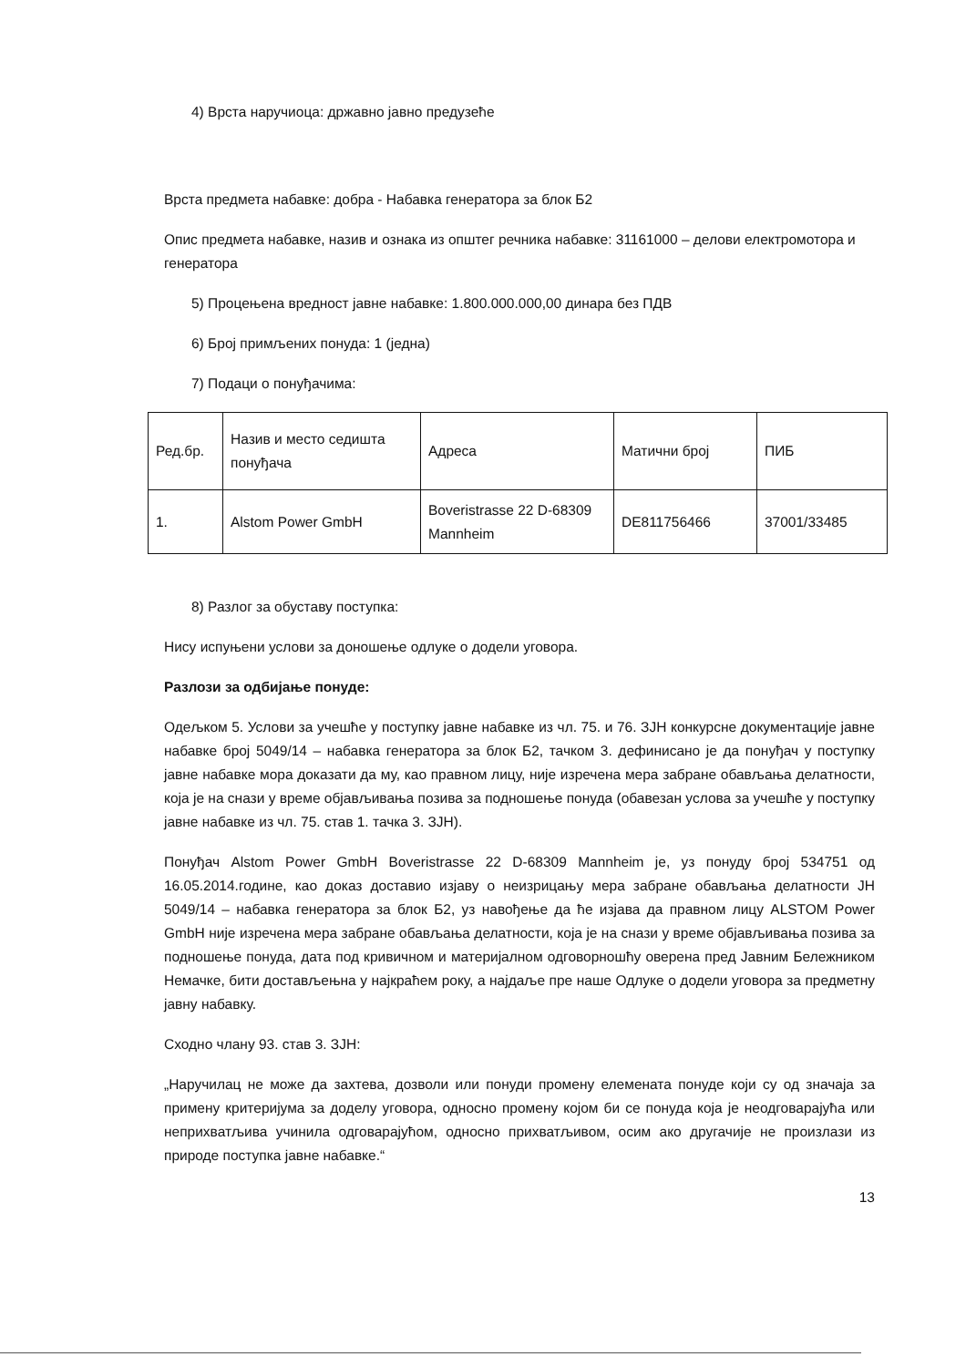4) Врста наручиоца: државно јавно предузеће
Врста предмета набавке: добра - Набавка генератора за блок Б2
Опис предмета набавке, назив и ознака из општег речника набавке: 31161000 – делови електромотора и генератора
5) Процењена вредност јавне набавке: 1.800.000.000,00 динара без ПДВ
6) Број примљених понуда: 1 (једна)
7) Подаци о понуђачима:
| Ред.бр. | Назив и место седишта понуђача | Адреса | Матични број | ПИБ |
| 1. | Alstom Power GmbH | Boveristrasse 22 D-68309 Mannheim | DE811756466 | 37001/33485 |
8) Разлог за обуставу поступка:
Нису испуњени услови за доношење одлуке о додели уговора.
Разлози за одбијање понуде:
Одељком 5. Услови за учешће у поступку јавне набавке из чл. 75. и 76. ЗЈН конкурсне документације јавне набавке број 5049/14 – набавка генератора за блок Б2, тачком 3. дефинисано је да понуђач у поступку јавне набавке мора доказати да му, као правном лицу, није изречена мера забране обављања делатности, која је на снази у време објављивања позива за подношење понуда (обавезан услова за учешће у поступку јавне набавке из чл. 75. став 1. тачка 3. ЗЈН).
Понуђач Alstom Power GmbH Boveristrasse 22 D-68309 Mannheim је, уз понуду број 534751 од 16.05.2014.године, као доказ доставио изјаву о неизрицању мера забране обављања делатности ЈН 5049/14 – набавка генератора за блок Б2, уз навођење да ће изјава да правном лицу ALSTOM Power GmbH није изречена мера забране обављања делатности, која је на снази у време објављивања позива за подношење понуда, дата под кривичном и материјалном одговорношћу оверена пред Јавним Бележником Немачке, бити достављењна у најкраћем року, а најдаље пре наше Одлуке о додели уговора за предметну јавну набавку.
Сходно члану 93. став 3. ЗЈН:
„Наручилац не може да захтева, дозволи или понуди промену елемената понуде који су од значаја за примену критеријума за доделу уговора, односно промену којом би се понуда која је неодговарајућа или неприхватљива учинила одговарајућом, односно прихватљивом, осим ако другачије не произлази из природе поступка јавне набавке.“
13